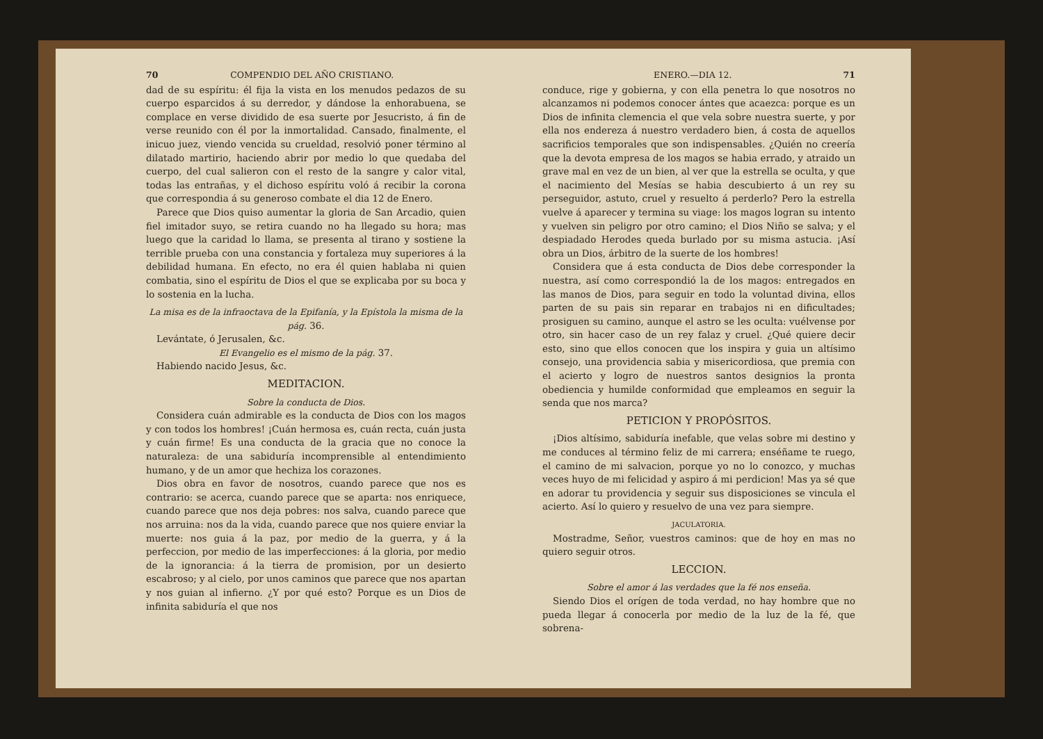70 COMPENDIO DEL AÑO CRISTIANO.
dad de su espíritu: él fija la vista en los menudos pedazos de su cuerpo esparcidos á su derredor, y dándose la enhorabuena, se complace en verse dividido de esa suerte por Jesucristo, á fin de verse reunido con él por la inmortalidad. Cansado, finalmente, el inicuo juez, viendo vencida su crueldad, resolvió poner término al dilatado martirio, haciendo abrir por medio lo que quedaba del cuerpo, del cual salieron con el resto de la sangre y calor vital, todas las entrañas, y el dichoso espíritu voló á recibir la corona que correspondia á su generoso combate el dia 12 de Enero.
Parece que Dios quiso aumentar la gloria de San Arcadio, quien fiel imitador suyo, se retira cuando no ha llegado su hora; mas luego que la caridad lo llama, se presenta al tirano y sostiene la terrible prueba con una constancia y fortaleza muy superiores á la debilidad humana. En efecto, no era él quien hablaba ni quien combatia, sino el espíritu de Dios el que se explicaba por su boca y lo sostenia en la lucha.
La misa es de la infraoctava de la Epifanía, y la Epístola la misma de la pág. 36.
Levántate, ó Jerusalen, &c.
El Evangelio es el mismo de la pág. 37.
Habiendo nacido Jesus, &c.
MEDITACION.
Sobre la conducta de Dios.
Considera cuán admirable es la conducta de Dios con los magos y con todos los hombres! ¡Cuán hermosa es, cuán recta, cuán justa y cuán firme! Es una conducta de la gracia que no conoce la naturaleza: de una sabiduría incomprensible al entendimiento humano, y de un amor que hechiza los corazones.
Dios obra en favor de nosotros, cuando parece que nos es contrario: se acerca, cuando parece que se aparta: nos enriquece, cuando parece que nos deja pobres: nos salva, cuando parece que nos arruina: nos da la vida, cuando parece que nos quiere enviar la muerte: nos guia á la paz, por medio de la guerra, y á la perfeccion, por medio de las imperfecciones: á la gloria, por medio de la ignorancia: á la tierra de promision, por un desierto escabroso; y al cielo, por unos caminos que parece que nos apartan y nos guian al infierno. ¿Y por qué esto? Porque es un Dios de infinita sabiduría el que nos
ENERO.—DIA 12. 71
conduce, rige y gobierna, y con ella penetra lo que nosotros no alcanzamos ni podemos conocer ántes que acaezca: porque es un Dios de infinita clemencia el que vela sobre nuestra suerte, y por ella nos endereza á nuestro verdadero bien, á costa de aquellos sacrificios temporales que son indispensables. ¿Quién no creería que la devota empresa de los magos se habia errado, y atraido un grave mal en vez de un bien, al ver que la estrella se oculta, y que el nacimiento del Mesías se habia descubierto á un rey su perseguidor, astuto, cruel y resuelto á perderlo? Pero la estrella vuelve á aparecer y termina su viage: los magos logran su intento y vuelven sin peligro por otro camino; el Dios Niño se salva; y el despiadado Herodes queda burlado por su misma astucia. ¡Así obra un Dios, árbitro de la suerte de los hombres!
Considera que á esta conducta de Dios debe corresponder la nuestra, así como correspondió la de los magos: entregados en las manos de Dios, para seguir en todo la voluntad divina, ellos parten de su pais sin reparar en trabajos ni en dificultades; prosiguen su camino, aunque el astro se les oculta: vuélvense por otro, sin hacer caso de un rey falaz y cruel. ¿Qué quiere decir esto, sino que ellos conocen que los inspira y guia un altísimo consejo, una providencia sabia y misericordiosa, que premia con el acierto y logro de nuestros santos designios la pronta obediencia y humilde conformidad que empleamos en seguir la senda que nos marca?
PETICION Y PROPÓSITOS.
¡Dios altísimo, sabiduría inefable, que velas sobre mi destino y me conduces al término feliz de mi carrera; enséñame te ruego, el camino de mi salvacion, porque yo no lo conozco, y muchas veces huyo de mi felicidad y aspiro á mi perdicion! Mas ya sé que en adorar tu providencia y seguir sus disposiciones se vincula el acierto. Así lo quiero y resuelvo de una vez para siempre.
JACULATORIA.
Mostradme, Señor, vuestros caminos: que de hoy en mas no quiero seguir otros.
LECCION.
Sobre el amor á las verdades que la fé nos enseña.
Siendo Dios el orígen de toda verdad, no hay hombre que no pueda llegar á conocerla por medio de la luz de la fé, que sobrena-